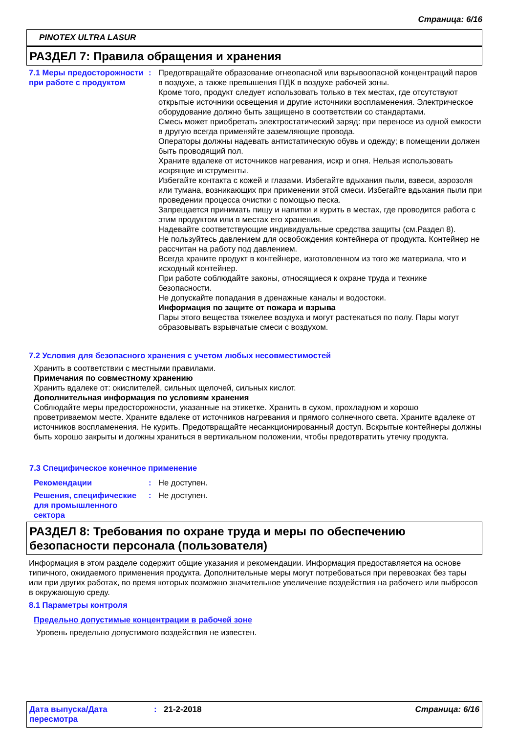Страница: 6/16
PINOTEX ULTRA LASUR
РАЗДЕЛ 7: Правила обращения и хранения
7.1 Меры предосторожности при работе с продуктом
: Предотвращайте образование огнеопасной или взрывоопасной концентраций паров в воздухе, а также превышения ПДК в воздухе рабочей зоны.
Кроме того, продукт следует использовать только в тех местах, где отсутствуют открытые источники освещения и другие источники воспламенения. Электрическое оборудование должно быть защищено в соответствии со стандартами.
Смесь может приобретать электростатический заряд: при переносе из одной емкости в другую всегда применяйте заземляющие провода.
Операторы должны надевать антистатическую обувь и одежду; в помещении должен быть проводящий пол.
Храните вдалеке от источников нагревания, искр и огня. Нельзя использовать искрящие инструменты.
Избегайте контакта с кожей и глазами. Избегайте вдыхания пыли, взвеси, аэрозоля или тумана, возникающих при применении этой смеси. Избегайте вдыхания пыли при проведении процесса очистки с помощью песка.
Запрещается принимать пищу и напитки и курить в местах, где проводится работа с этим продуктом или в местах его хранения.
Надевайте соответствующие индивидуальные средства защиты (см.Раздел 8).
Не пользуйтесь давлением для освобождения контейнера от продукта. Контейнер не рассчитан на работу под давлением.
Всегда храните продукт в контейнере, изготовленном из того же материала, что и исходный контейнер.
При работе соблюдайте законы, относящиеся к охране труда и технике безопасности.
Не допускайте попадания в дренажные каналы и водостоки.
Информация по защите от пожара и взрыва
Пары этого вещества тяжелее воздуха и могут растекаться по полу. Пары могут образовывать взрывчатые смеси с воздухом.
7.2 Условия для безопасного хранения с учетом любых несовместимостей
Хранить в соответствии с местными правилами.
Примечания по совместному хранению
Хранить вдалеке от: окислителей, сильных щелочей, сильных кислот.
Дополнительная информация по условиям хранения
Соблюдайте меры предосторожности, указанные на этикетке. Хранить в сухом, прохладном и хорошо проветриваемом месте. Храните вдалеке от источников нагревания и прямого солнечного света. Храните вдалеке от источников воспламенения. Не курить. Предотвращайте несанкционированный доступ. Вскрытые контейнеры должны быть хорошо закрыты и должны храниться в вертикальном положении, чтобы предотвратить утечку продукта.
7.3 Специфическое конечное применение
Рекомендации : Не доступен.
Решения, специфические для промышленного сектора
: Не доступен.
РАЗДЕЛ 8: Требования по охране труда и меры по обеспечению безопасности персонала (пользователя)
Информация в этом разделе содержит общие указания и рекомендации. Информация предоставляется на основе типичного, ожидаемого применения продукта. Дополнительные меры могут потребоваться при перевозках без тары или при других работах, во время которых возможно значительное увеличение воздействия на рабочего или выбросов в окружающую среду.
8.1 Параметры контроля
Предельно допустимые концентрации в рабочей зоне
Уровень предельно допустимого воздействия не известен.
Дата выпуска/Дата пересмотра
: 21-2-2018 Страница: 6/16